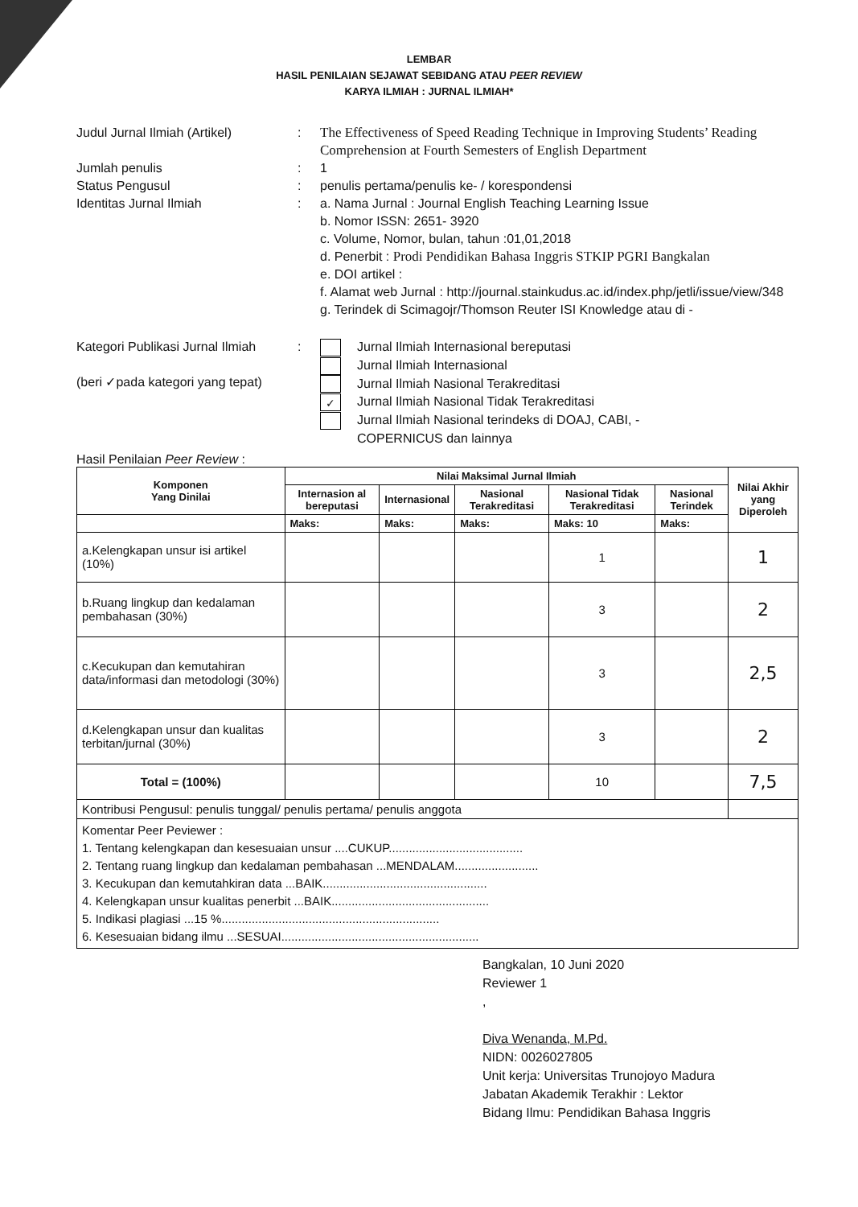LEMBAR
HASIL PENILAIAN SEJAWAT SEBIDANG ATAU PEER REVIEW
KARYA ILMIAH : JURNAL ILMIAH*
Judul Jurnal Ilmiah (Artikel)
: The Effectiveness of Speed Reading Technique in Improving Students’ Reading Comprehension at Fourth Semesters of English Department
Jumlah penulis : 1
Status Pengusul : penulis pertama/penulis ke- / korespondensi
Identitas Jurnal Ilmiah : a. Nama Jurnal : Journal English Teaching Learning Issue
b. Nomor ISSN: 2651- 3920
c. Volume, Nomor, bulan, tahun :01,01,2018
d. Penerbit : Prodi Pendidikan Bahasa Inggris STKIP PGRI Bangkalan
e. DOI artikel :
f. Alamat web Jurnal : http://journal.stainkudus.ac.id/index.php/jetli/issue/view/348
g. Terindek di Scimagojr/Thomson Reuter ISI Knowledge atau di -
Kategori Publikasi Jurnal Ilmiah
(beri ✓pada kategori yang tepat)
: Jurnal Ilmiah Internasional bereputasi
Jurnal Ilmiah Internasional
Jurnal Ilmiah Nasional Terakreditasi
✓ Jurnal Ilmiah Nasional Tidak Terakreditasi
Jurnal Ilmiah Nasional terindeks di DOAJ, CABI, -
COPERNICUS dan lainnya
Hasil Penilaian Peer Review :
| Komponen Yang Dinilai | Nilai Maksimal Jurnal Ilmiah | | | | | Nilai Akhir yang Diperoleh |
| --- | --- | --- | --- | --- | --- | --- |
| | Internasion al bereputasi | Internasional | Nasional Terakreditasi | Nasional Tidak Terakreditasi | Nasional Terindek | |
| | Maks: | Maks: | Maks: | Maks: 10 | Maks: | |
| a.Kelengkapan unsur isi artikel (10%) | | | | 1 | | 1 |
| b.Ruang lingkup dan kedalaman pembahasan (30%) | | | | 3 | | 2 |
| c.Kecukupan dan kemutahiran data/informasi dan metodologi (30%) | | | | 3 | | 2,5 |
| d.Kelengkapan unsur dan kualitas terbitan/jurnal (30%) | | | | 3 | | 2 |
| Total = (100%) | | | | 10 | | 7,5 |
| Kontribusi Pengusul: penulis tunggal/ penulis pertama/ penulis anggota | | | | | | |
| Komentar Peer Peviewer : 1. Tentang kelengkapan dan kesesuaian unsur ....CUKUP........................................ 2. Tentang ruang lingkup dan kedalaman pembahasan ...MENDALAM......................... 3. Kecukupan dan kemutahkiran data ...BAIK................................................. 4. Kelengkapan unsur kualitas penerbit ...BAIK............................................... 5. Indikasi plagiasi ...15 %................................................................. 6. Kesesuaian bidang ilmu ...SESUAI........................................................... | | | | | | |
Bangkalan, 10 Juni 2020
Reviewer 1
,
Diva Wenanda, M.Pd.
NIDN: 0026027805
Unit kerja: Universitas Trunojoyo Madura
Jabatan Akademik Terakhir : Lektor
Bidang Ilmu: Pendidikan Bahasa Inggris